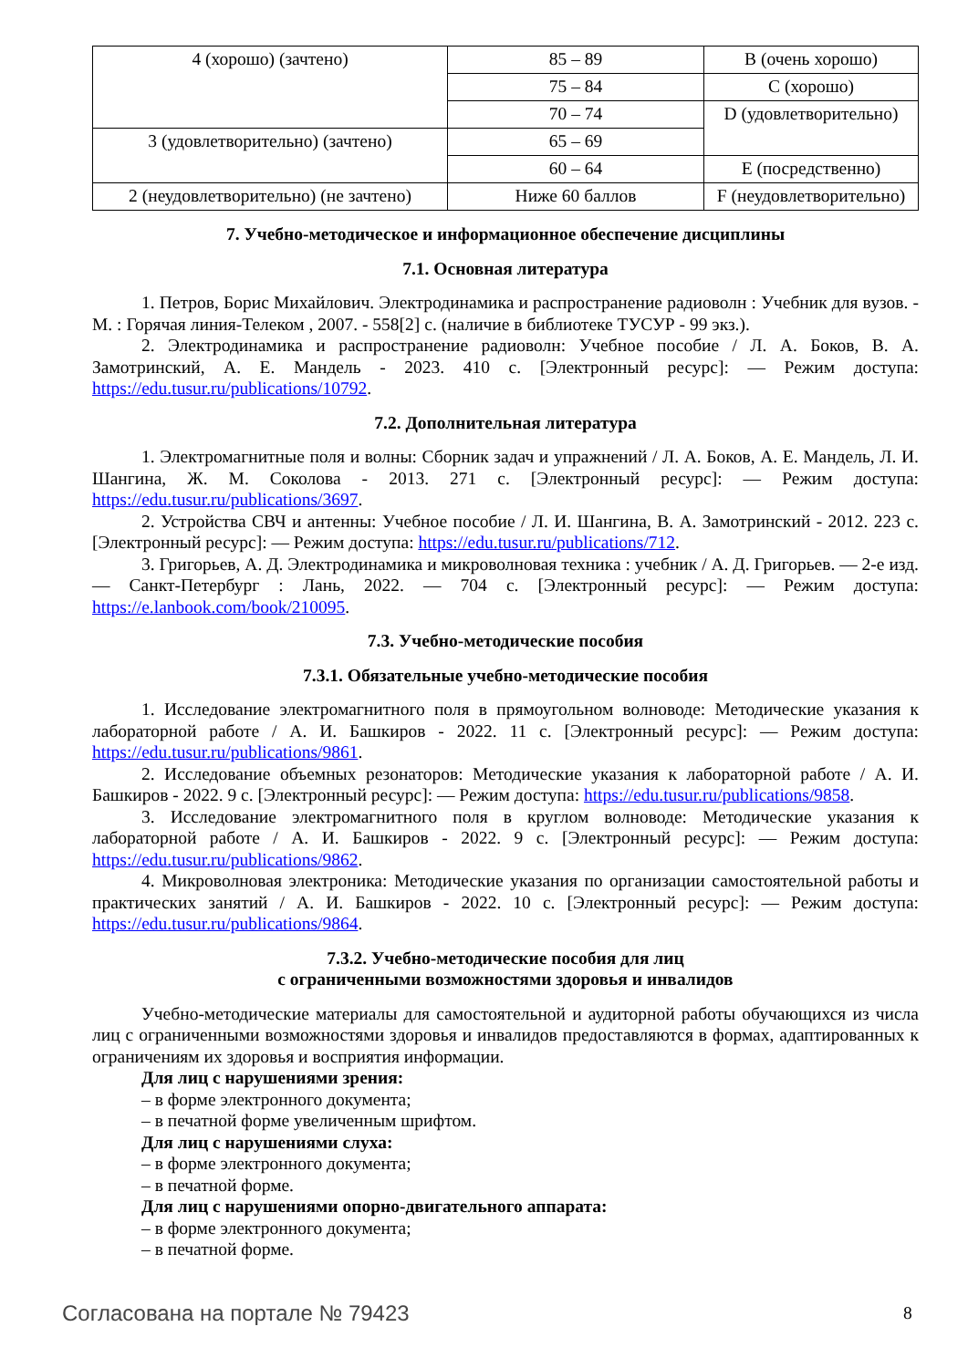| 4 (хорошо) (зачтено) | 85 – 89 | B (очень хорошо) |
| | 75 – 84 | C (хорошо) |
| | 70 – 74 | D (удовлетворительно) |
| 3 (удовлетворительно) (зачтено) | 65 – 69 | |
| | 60 – 64 | E (посредственно) |
| 2 (неудовлетворительно) (не зачтено) | Ниже 60 баллов | F (неудовлетворительно) |
7. Учебно-методическое и информационное обеспечение дисциплины
7.1. Основная литература
1. Петров, Борис Михайлович. Электродинамика и распространение радиоволн : Учебник для вузов. - М. : Горячая линия-Телеком , 2007. - 558[2] с. (наличие в библиотеке ТУСУР - 99 экз.).
2. Электродинамика и распространение радиоволн: Учебное пособие / Л. А. Боков, В. А. Замотринский, А. Е. Мандель - 2023. 410 с. [Электронный ресурс]: — Режим доступа: https://edu.tusur.ru/publications/10792.
7.2. Дополнительная литература
1. Электромагнитные поля и волны: Сборник задач и упражнений / Л. А. Боков, А. Е. Мандель, Л. И. Шангина, Ж. М. Соколова - 2013. 271 с. [Электронный ресурс]: — Режим доступа: https://edu.tusur.ru/publications/3697.
2. Устройства СВЧ и антенны: Учебное пособие / Л. И. Шангина, В. А. Замотринский - 2012. 223 с. [Электронный ресурс]: — Режим доступа: https://edu.tusur.ru/publications/712.
3. Григорьев, А. Д. Электродинамика и микроволновая техника : учебник / А. Д. Григорьев. — 2-е изд. — Санкт-Петербург : Лань, 2022. — 704 с. [Электронный ресурс]: — Режим доступа: https://e.lanbook.com/book/210095.
7.3. Учебно-методические пособия
7.3.1. Обязательные учебно-методические пособия
1. Исследование электромагнитного поля в прямоугольном волноводе: Методические указания к лабораторной работе / А. И. Башкиров - 2022. 11 с. [Электронный ресурс]: — Режим доступа: https://edu.tusur.ru/publications/9861.
2. Исследование объемных резонаторов: Методические указания к лабораторной работе / А. И. Башкиров - 2022. 9 с. [Электронный ресурс]: — Режим доступа: https://edu.tusur.ru/publications/9858.
3. Исследование электромагнитного поля в круглом волноводе: Методические указания к лабораторной работе / А. И. Башкиров - 2022. 9 с. [Электронный ресурс]: — Режим доступа: https://edu.tusur.ru/publications/9862.
4. Микроволновая электроника: Методические указания по организации самостоятельной работы и практических занятий / А. И. Башкиров - 2022. 10 с. [Электронный ресурс]: — Режим доступа: https://edu.tusur.ru/publications/9864.
7.3.2. Учебно-методические пособия для лиц
с ограниченными возможностями здоровья и инвалидов
Учебно-методические материалы для самостоятельной и аудиторной работы обучающихся из числа лиц с ограниченными возможностями здоровья и инвалидов предоставляются в формах, адаптированных к ограничениям их здоровья и восприятия информации.
Для лиц с нарушениями зрения:
– в форме электронного документа;
– в печатной форме увеличенным шрифтом.
Для лиц с нарушениями слуха:
– в форме электронного документа;
– в печатной форме.
Для лиц с нарушениями опорно-двигательного аппарата:
– в форме электронного документа;
– в печатной форме.
Согласована на портале № 79423 8